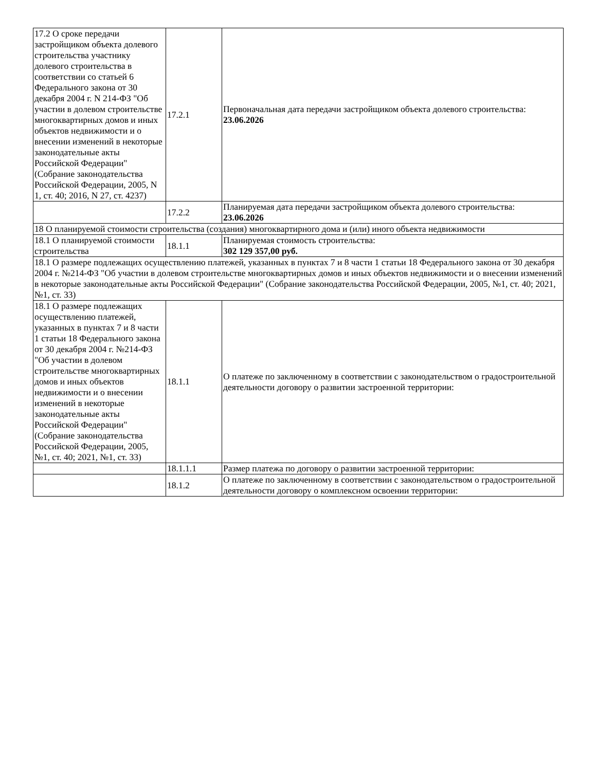| 17.2 О сроке передачи застройщиком объекта долевого строительства участнику долевого строительства в соответствии со статьей 6 Федерального закона от 30 декабря 2004 г. N 214-ФЗ "Об участии в долевом строительстве многоквартирных домов и иных объектов недвижимости и о внесении изменений в некоторые законодательные акты Российской Федерации" (Собрание законодательства Российской Федерации, 2005, N 1, ст. 40; 2016, N 27, ст. 4237) | 17.2.1 | Первоначальная дата передачи застройщиком объекта долевого строительства: 23.06.2026 |
| | 17.2.2 | Планируемая дата передачи застройщиком объекта долевого строительства: 23.06.2026 |
| 18 О планируемой стоимости строительства (создания) многоквартирного дома и (или) иного объекта недвижимости | | |
| 18.1 О планируемой стоимости строительства | 18.1.1 | Планируемая стоимость строительства: 302 129 357,00 руб. |
| 18.1 О размере подлежащих осуществлению платежей, указанных в пунктах 7 и 8 части 1 статьи 18 Федерального закона от 30 декабря 2004 г. №214-ФЗ "Об участии в долевом строительстве многоквартирных домов и иных объектов недвижимости и о внесении изменений в некоторые законодательные акты Российской Федерации" (Собрание законодательства Российской Федерации, 2005, №1, ст. 40; 2021, №1, ст. 33) | | |
| 18.1 О размере подлежащих осуществлению платежей, указанных в пунктах 7 и 8 части 1 статьи 18 Федерального закона от 30 декабря 2004 г. №214-ФЗ "Об участии в долевом строительстве многоквартирных домов и иных объектов недвижимости и о внесении изменений в некоторые законодательные акты Российской Федерации" (Собрание законодательства Российской Федерации, 2005, №1, ст. 40; 2021, №1, ст. 33) | 18.1.1 | О платеже по заключенному в соответствии с законодательством о градостроительной деятельности договору о развитии застроенной территории: |
| | 18.1.1.1 | Размер платежа по договору о развитии застроенной территории: |
| | 18.1.2 | О платеже по заключенному в соответствии с законодательством о градостроительной деятельности договору о комплексном освоении территории: |